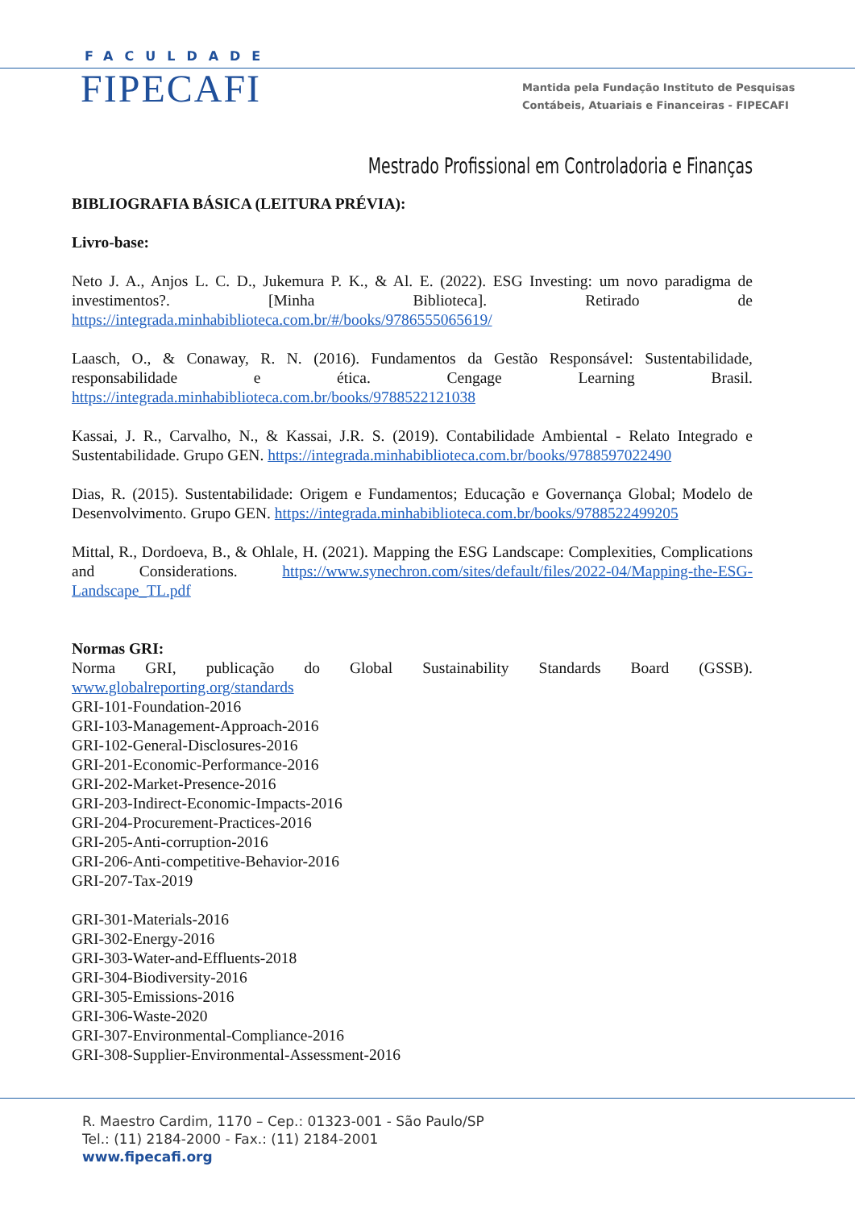FACULDADE
FIPECAFI
Mantida pela Fundação Instituto de Pesquisas
Contábeis, Atuariais e Financeiras - FIPECAFI
Mestrado Profissional em Controladoria e Finanças
BIBLIOGRAFIA BÁSICA (LEITURA PRÉVIA):
Livro-base:
Neto J. A., Anjos L. C. D., Jukemura P. K., & Al. E. (2022). ESG Investing: um novo paradigma de investimentos?. [Minha Biblioteca]. Retirado de https://integrada.minhabiblioteca.com.br/#/books/9786555065619/
Laasch, O., & Conaway, R. N. (2016). Fundamentos da Gestão Responsável: Sustentabilidade, responsabilidade e ética. Cengage Learning Brasil. https://integrada.minhabiblioteca.com.br/books/9788522121038
Kassai, J. R., Carvalho, N., & Kassai, J.R. S. (2019). Contabilidade Ambiental - Relato Integrado e Sustentabilidade. Grupo GEN. https://integrada.minhabiblioteca.com.br/books/9788597022490
Dias, R. (2015). Sustentabilidade: Origem e Fundamentos; Educação e Governança Global; Modelo de Desenvolvimento. Grupo GEN. https://integrada.minhabiblioteca.com.br/books/9788522499205
Mittal, R., Dordoeva, B., & Ohlale, H. (2021). Mapping the ESG Landscape: Complexities, Complications and Considerations. https://www.synechron.com/sites/default/files/2022-04/Mapping-the-ESG-Landscape_TL.pdf
Normas GRI:
Norma GRI, publicação do Global Sustainability Standards Board (GSSB). www.globalreporting.org/standards
GRI-101-Foundation-2016
GRI-103-Management-Approach-2016
GRI-102-General-Disclosures-2016
GRI-201-Economic-Performance-2016
GRI-202-Market-Presence-2016
GRI-203-Indirect-Economic-Impacts-2016
GRI-204-Procurement-Practices-2016
GRI-205-Anti-corruption-2016
GRI-206-Anti-competitive-Behavior-2016
GRI-207-Tax-2019
GRI-301-Materials-2016
GRI-302-Energy-2016
GRI-303-Water-and-Effluents-2018
GRI-304-Biodiversity-2016
GRI-305-Emissions-2016
GRI-306-Waste-2020
GRI-307-Environmental-Compliance-2016
GRI-308-Supplier-Environmental-Assessment-2016
R. Maestro Cardim, 1170 – Cep.: 01323-001 - São Paulo/SP
Tel.: (11) 2184-2000 - Fax.: (11) 2184-2001
www.fipecafi.org